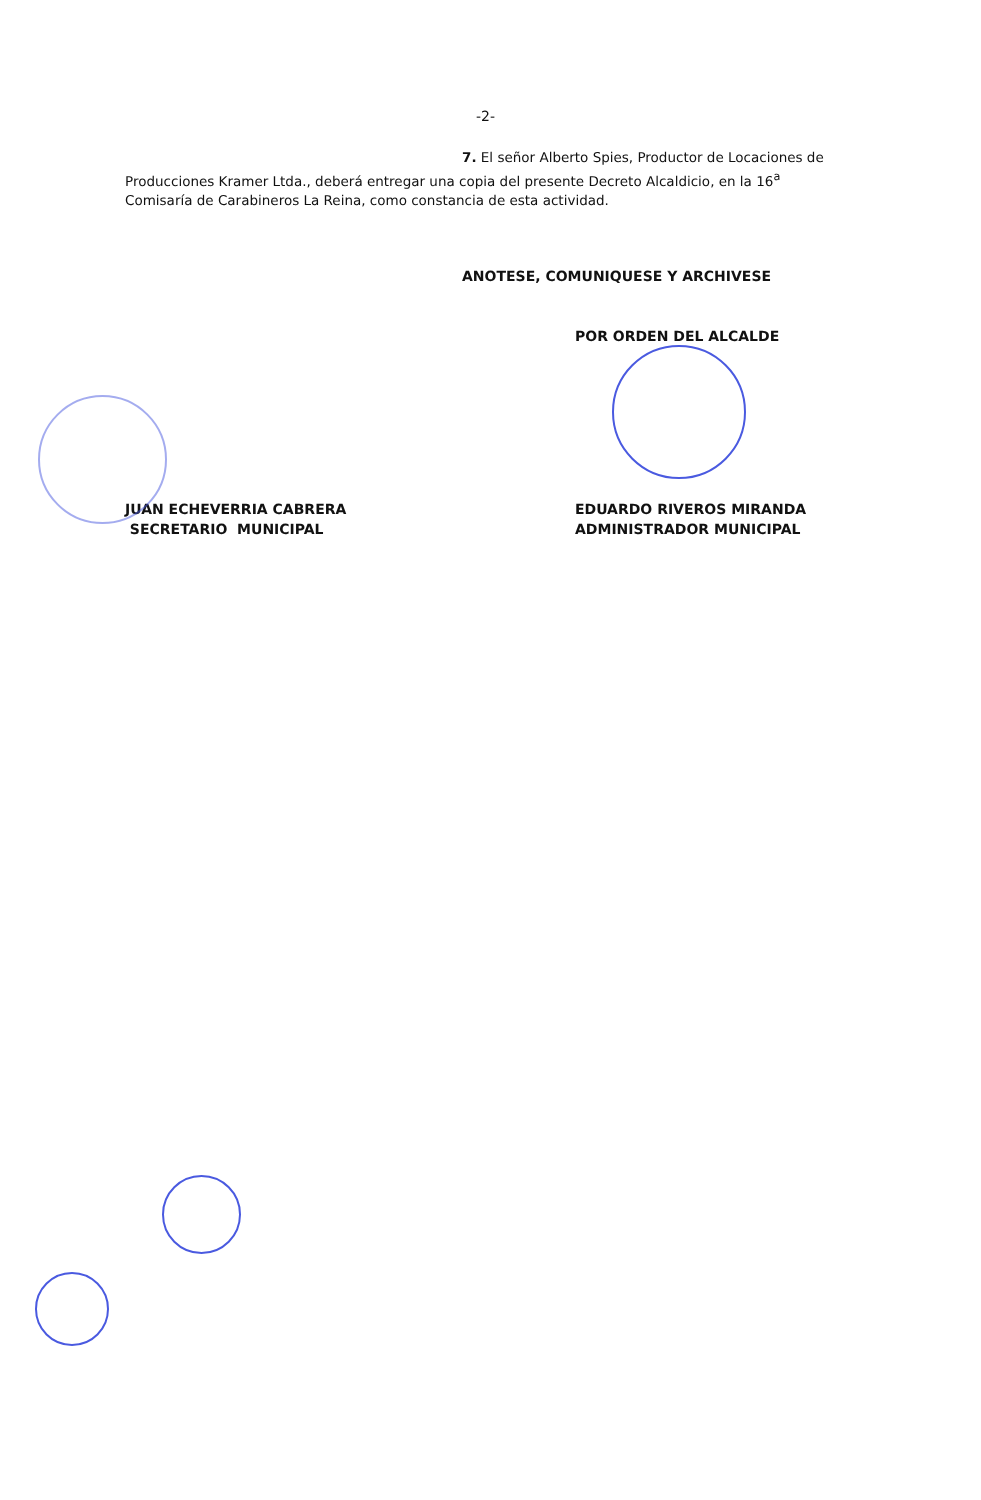-2-
7. El señor Alberto Spies, Productor de Locaciones de Producciones Kramer Ltda., deberá entregar una copia del presente Decreto Alcaldicio, en la 16<sup>a</sup> Comisaría de Carabineros La Reina, como constancia de esta actividad.
ANOTESE, COMUNIQUESE Y ARCHIVESE
POR ORDEN DEL ALCALDE
JUAN ECHEVERRIA CABRERA
SECRETARIO MUNICIPAL
EDUARDO RIVEROS MIRANDA
ADMINISTRADOR MUNICIPAL